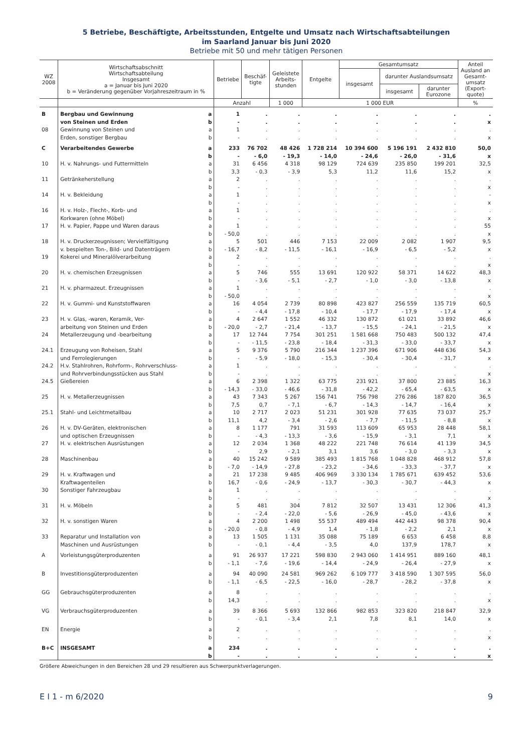5 Betriebe, Beschäftigte, Arbeitsstunden, Entgelte und Umsatz nach Wirtschaftsabteilungen
im Saarland Januar bis Juni 2020
Betriebe mit 50 und mehr tätigen Personen
| WZ 2008 | Wirtschaftsabschnitt Wirtschaftsabteilung Insgesamt a = Januar bis Juni 2020 b = Veränderung gegenüber Vorjahreszeitraum in % | | Betriebe | Beschäf- tigte | Geleistete Arbeits- stunden | Entgelte | Gesamtumsatz | | | Anteil Ausland an Gesamt- umsatz (Export- quote) |
| --- | --- | --- | --- | --- | --- | --- | --- | --- | --- | --- |
| | | | | | | | insgesamt | darunter Auslandsumsatz | | |
| | | | | | | | | insgesamt | darunter Eurozone | |
| | | | Anzahl | | 1 000 | 1 000 EUR | | | | % |
| B | Bergbau und Gewinnung von Steinen und Erden | a b | 1 - | . . | . . | . . | . . | . . | . . | . x |
| 08 | Gewinnung von Steinen und Erden, sonstiger Bergbau | a b | 1 - | . . | . . | . . | . . | . . | . . | . x |
| C | Verarbeitendes Gewerbe | a b | 233 - | 76 702 - 6,0 | 48 426 - 19,3 | 1 728 214 - 14,0 | 10 394 600 - 24,6 | 5 196 191 - 26,0 | 2 432 810 - 31,6 | 50,0 x |
| 10 | H. v. Nahrungs- und Futtermitteln | a b | 31 3,3 | 6 456 - 0,3 | 4 318 - 3,9 | 98 129 5,3 | 724 639 11,2 | 235 850 11,6 | 199 201 15,2 | 32,5 x |
| 11 | Getränkeherstellung | a b | 2 - | . . | . . | . . | . . | . . | . . | . x |
| 14 | H. v. Bekleidung | a b | 1 - | . . | . . | . . | . . | . . | . . | - x |
| 16 | H. v. Holz-, Flecht-, Korb- und Korkwaren (ohne Möbel) | a b | 1 - | . . | . . | . . | . . | . . | . . | . x |
| 17 | H. v. Papier, Pappe und Waren daraus | a b | 1 - 50,0 | . . | . . | . . | . . | . . | . . | 55 x |
| 18 | H. v. Druckerzeugnissen; Vervielfältigung v. bespielten Ton-, Bild- und Datenträgern | a b | 5 - 16,7 | 501 - 8,2 | 446 - 11,5 | 7 153 - 16,1 | 22 009 - 16,9 | 2 082 - 6,5 | 1 907 - 5,2 | 9,5 x |
| 19 | Kokerei und Mineralölverarbeitung | a b | 2 - | . . | . . | . . | . . | . . | . . | . x |
| 20 | H. v. chemischen Erzeugnissen | a b | 5 - | 746 - 3,6 | 555 - 5,1 | 13 691 - 2,7 | 120 922 - 1,0 | 58 371 - 3,0 | 14 622 - 13,8 | 48,3 x |
| 21 | H. v. pharmazeut. Erzeugnissen | a b | 1 - 50,0 | . . | . . | . . | . . | . . | . . | . x |
| 22 | H. v. Gummi- und Kunststoffwaren | a b | 16 - | 4 054 - 4,4 | 2 739 - 17,8 | 80 898 - 10,4 | 423 827 - 17,7 | 256 559 - 17,9 | 135 719 - 17,4 | 60,5 x |
| 23 | H. v. Glas, -waren, Keramik, Ver- arbeitung von Steinen und Erden | a b | 4 - 20,0 | 2 647 - 2,7 | 1 552 - 21,4 | 46 332 - 13,7 | 130 872 - 15,5 | 61 021 - 24,1 | 33 892 - 21,5 | 46,6 x |
| 24 | Metallerzeugung und -bearbeitung | a b | 17 - | 12 744 - 11,5 | 7 754 - 23,8 | 301 251 - 18,4 | 1 581 668 - 31,3 | 750 483 - 33,0 | 500 132 - 33,7 | 47,4 x |
| 24.1 | Erzeugung von Roheisen, Stahl und Ferrolegierungen | a b | 5 - | 9 376 - 5,9 | 5 790 - 18,0 | 216 344 - 15,3 | 1 237 396 - 30,4 | 671 906 - 30,4 | 448 636 - 31,7 | 54,3 x |
| 24.2 | H.v. Stahlrohren, Rohrform-, Rohrverschluss- und Rohrverbindungsstücken aus Stahl | a b | 1 - | . . | . . | . . | . . | . . | . . | . x |
| 24.5 | Gießereien | a b | 6 - 14,3 | 2 398 - 33,0 | 1 322 - 46,6 | 63 775 - 31,8 | 231 921 - 42,2 | 37 800 - 65,4 | 23 885 - 63,5 | 16,3 x |
| 25 | H. v. Metallerzeugnissen | a b | 43 7,5 | 7 343 0,7 | 5 267 - 7,1 | 156 741 - 6,7 | 756 798 - 14,3 | 276 286 - 14,7 | 187 820 - 16,4 | 36,5 x |
| 25.1 | Stahl- und Leichtmetallbau | a b | 10 11,1 | 2 717 4,2 | 2 023 - 3,4 | 51 231 - 2,6 | 301 928 - 7,7 | 77 635 - 11,5 | 73 037 - 8,8 | 25,7 x |
| 26 | H. v. DV-Geräten, elektronischen und optischen Erzeugnissen | a b | 8 - | 1 177 - 4,3 | 791 - 13,3 | 31 593 - 3,6 | 113 609 - 15,9 | 65 953 - 3,1 | 28 448 7,1 | 58,1 x |
| 27 | H. v. elektrischen Ausrüstungen | a b | 12 - | 2 034 2,9 | 1 368 - 2,1 | 48 222 3,1 | 221 748 3,6 | 76 614 - 3,0 | 41 139 - 3,3 | 34,5 x |
| 28 | Maschinenbau | a b | 40 - 7,0 | 15 242 - 14,9 | 9 589 - 27,8 | 385 493 - 23,2 | 1 815 768 - 34,6 | 1 048 828 - 33,3 | 468 912 - 37,7 | 57,8 x |
| 29 | H. v. Kraftwagen und Kraftwagenteilen | a b | 21 16,7 | 17 238 - 0,6 | 9 485 - 24,9 | 406 969 - 13,7 | 3 330 134 - 30,3 | 1 785 671 - 30,7 | 639 452 - 44,3 | 53,6 x |
| 30 | Sonstiger Fahrzeugbau | a b | 1 - | . . | . . | . . | . . | . . | . . | . x |
| 31 | H. v. Möbeln | a b | 5 - | 481 - 2,4 | 304 - 22,0 | 7 812 - 5,6 | 32 507 - 26,9 | 13 431 - 45,0 | 12 306 - 43,6 | 41,3 x |
| 32 | H. v. sonstigen Waren | a b | 4 - 20,0 | 2 200 - 0,8 | 1 498 - 4,9 | 55 537 1,4 | 489 494 - 1,8 | 442 443 - 2,2 | 98 378 2,1 | 90,4 x |
| 33 | Reparatur und Installation von Maschinen und Ausrüstungen | a b | 13 - | 1 505 - 0,1 | 1 131 - 4,4 | 35 088 - 3,5 | 75 189 4,0 | 6 653 137,9 | 6 458 178,7 | 8,8 x |
| A | Vorleistungsgüterproduzenten | a b | 91 - 1,1 | 26 937 - 7,6 | 17 221 - 19,6 | 598 830 - 14,4 | 2 943 060 - 24,9 | 1 414 951 - 26,4 | 889 160 - 27,9 | 48,1 x |
| B | Investitionsgüterproduzenten | a b | 94 - 1,1 | 40 090 - 6,5 | 24 581 - 22,5 | 969 262 - 16,0 | 6 109 777 - 28,7 | 3 418 590 - 28,2 | 1 307 595 - 37,8 | 56,0 x |
| GG | Gebrauchsgüterproduzenten | a b | 8 14,3 | . . | . . | . . | . . | . . | . . | . x |
| VG | Verbrauchsgüterproduzenten | a b | 39 - | 8 366 - 0,1 | 5 693 - 3,4 | 132 866 2,1 | 982 853 7,8 | 323 820 8,1 | 218 847 14,0 | 32,9 x |
| EN | Energie | a b | 2 - | . . | . . | . . | . . | . . | . . | . x |
| B+C | INSGESAMT | a b | 234 - | . . | . . | . . | . . | . . | . . | . x |
Größere Abweichungen in den Bereichen 28 und 29 resultieren aus Schwerpunktverlagerungen.
E I 1 - m 6/2020 9